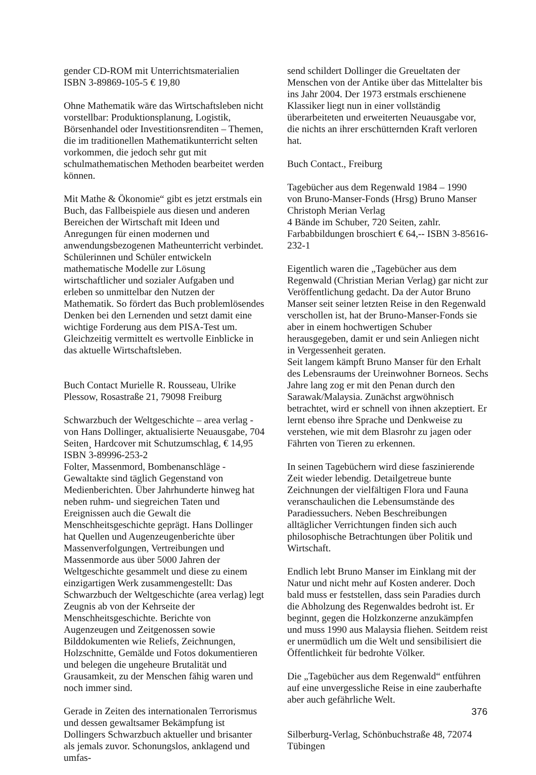gender CD-ROM mit Unterrichtsmaterialien
ISBN 3-89869-105-5 € 19,80
Ohne Mathematik wäre das Wirtschaftsleben nicht vorstellbar: Produktionsplanung, Logistik, Börsenhandel oder Investitionsrenditen – Themen, die im traditionellen Mathematikunterricht selten vorkommen, die jedoch sehr gut mit schulmathematischen Methoden bearbeitet werden können.
Mit Mathe & Ökonomie“ gibt es jetzt erstmals ein Buch, das Fallbeispiele aus diesen und anderen Bereichen der Wirtschaft mit Ideen und Anregungen für einen modernen und anwendungsbezogenen Matheunterricht verbindet. Schülerinnen und Schüler entwickeln mathematische Modelle zur Lösung wirtschaftlicher und sozialer Aufgaben und erleben so unmittelbar den Nutzen der Mathematik. So fördert das Buch problemlösendes Denken bei den Lernenden und setzt damit eine wichtige Forderung aus dem PISA-Test um. Gleichzeitig vermittelt es wertvolle Einblicke in das aktuelle Wirtschaftsleben.
Buch Contact Murielle R. Rousseau, Ulrike Plessow, Rosastraße 21, 79098 Freiburg
Schwarzbuch der Weltgeschichte – area verlag - von Hans Dollinger, aktualisierte Neuausgabe, 704 Seiten¸ Hardcover mit Schutzumschlag, € 14,95 ISBN 3-89996-253-2
Folter, Massenmord, Bombenanschläge - Gewaltakte sind täglich Gegenstand von Medienberichten. Über Jahrhunderte hinweg hat neben ruhm- und siegreichen Taten und Ereignissen auch die Gewalt die Menschheitsgeschichte geprägt. Hans Dollinger hat Quellen und Augenzeugenberichte über Massenverfolgungen, Vertreibungen und Massenmorde aus über 5000 Jahren der Weltgeschichte gesammelt und diese zu einem einzigartigen Werk zusammengestellt: Das Schwarzbuch der Weltgeschichte (area verlag) legt Zeugnis ab von der Kehrseite der Menschheitsgeschichte. Berichte von Augenzeugen und Zeitgenossen sowie Bilddokumenten wie Reliefs, Zeichnungen, Holzschnitte, Gemälde und Fotos dokumentieren und belegen die ungeheure Brutalität und Grausamkeit, zu der Menschen fähig waren und noch immer sind.
Gerade in Zeiten des internationalen Terrorismus und dessen gewaltsamer Bekämpfung ist Dollingers Schwarzbuch aktueller und brisanter als jemals zuvor. Schonungslos, anklagend und umfas-
send schildert Dollinger die Greueltaten der Menschen von der Antike über das Mittelalter bis ins Jahr 2004. Der 1973 erstmals erschienene Klassiker liegt nun in einer vollständig überarbeiteten und erweiterten Neuausgabe vor, die nichts an ihrer erschütternden Kraft verloren hat.
Buch Contact., Freiburg
Tagebücher aus dem Regenwald 1984 – 1990
von Bruno-Manser-Fonds (Hrsg) Bruno Manser
Christoph Merian Verlag
4 Bände im Schuber, 720 Seiten, zahlr. Farbabbildungen broschiert € 64,-- ISBN 3-85616-232-1
Eigentlich waren die „Tagebücher aus dem Regenwald (Christian Merian Verlag) gar nicht zur Veröffentlichung gedacht. Da der Autor Bruno Manser seit seiner letzten Reise in den Regenwald verschollen ist, hat der Bruno-Manser-Fonds sie aber in einem hochwertigen Schuber herausgegeben, damit er und sein Anliegen nicht in Vergessenheit geraten.
Seit langem kämpft Bruno Manser für den Erhalt des Lebensraums der Ureinwohner Borneos. Sechs Jahre lang zog er mit den Penan durch den Sarawak/Malaysia. Zunächst argwöhnisch betrachtet, wird er schnell von ihnen akzeptiert. Er lernt ebenso ihre Sprache und Denkweise zu verstehen, wie mit dem Blasrohr zu jagen oder Fährten von Tieren zu erkennen.
In seinen Tagebüchern wird diese faszinierende Zeit wieder lebendig. Detailgetreue bunte Zeichnungen der vielfältigen Flora und Fauna veranschaulichen die Lebensumstände des Paradiessuchers. Neben Beschreibungen alltäglicher Verrichtungen finden sich auch philosophische Betrachtungen über Politik und Wirtschaft.
Endlich lebt Bruno Manser im Einklang mit der Natur und nicht mehr auf Kosten anderer. Doch bald muss er feststellen, dass sein Paradies durch die Abholzung des Regenwaldes bedroht ist. Er beginnt, gegen die Holzkonzerne anzukämpfen und muss 1990 aus Malaysia fliehen. Seitdem reist er unermüdlich um die Welt und sensibilisiert die Öffentlichkeit für bedrohte Völker.
Die „Tagebücher aus dem Regenwald“ entführen auf eine unvergessliche Reise in eine zauberhafte aber auch gefährliche Welt.
Silberburg-Verlag, Schönbuchstraße 48, 72074 Tübingen
376